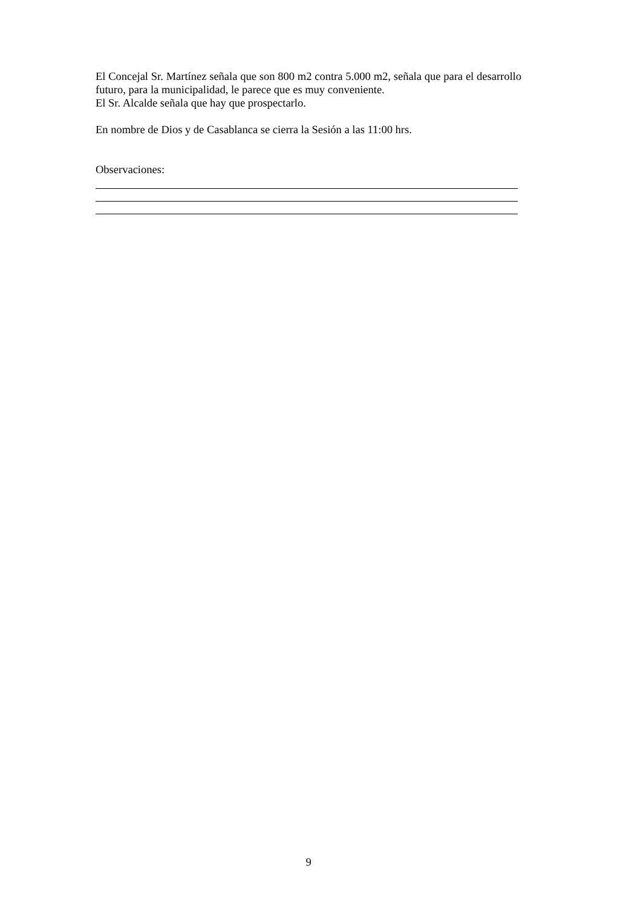El Concejal Sr. Martínez señala que son 800 m2 contra 5.000 m2, señala que para el desarrollo futuro, para la municipalidad, le parece que es muy conveniente.
El Sr. Alcalde señala que hay que prospectarlo.
En nombre de Dios y de Casablanca se cierra la Sesión a las 11:00 hrs.
Observaciones:
9